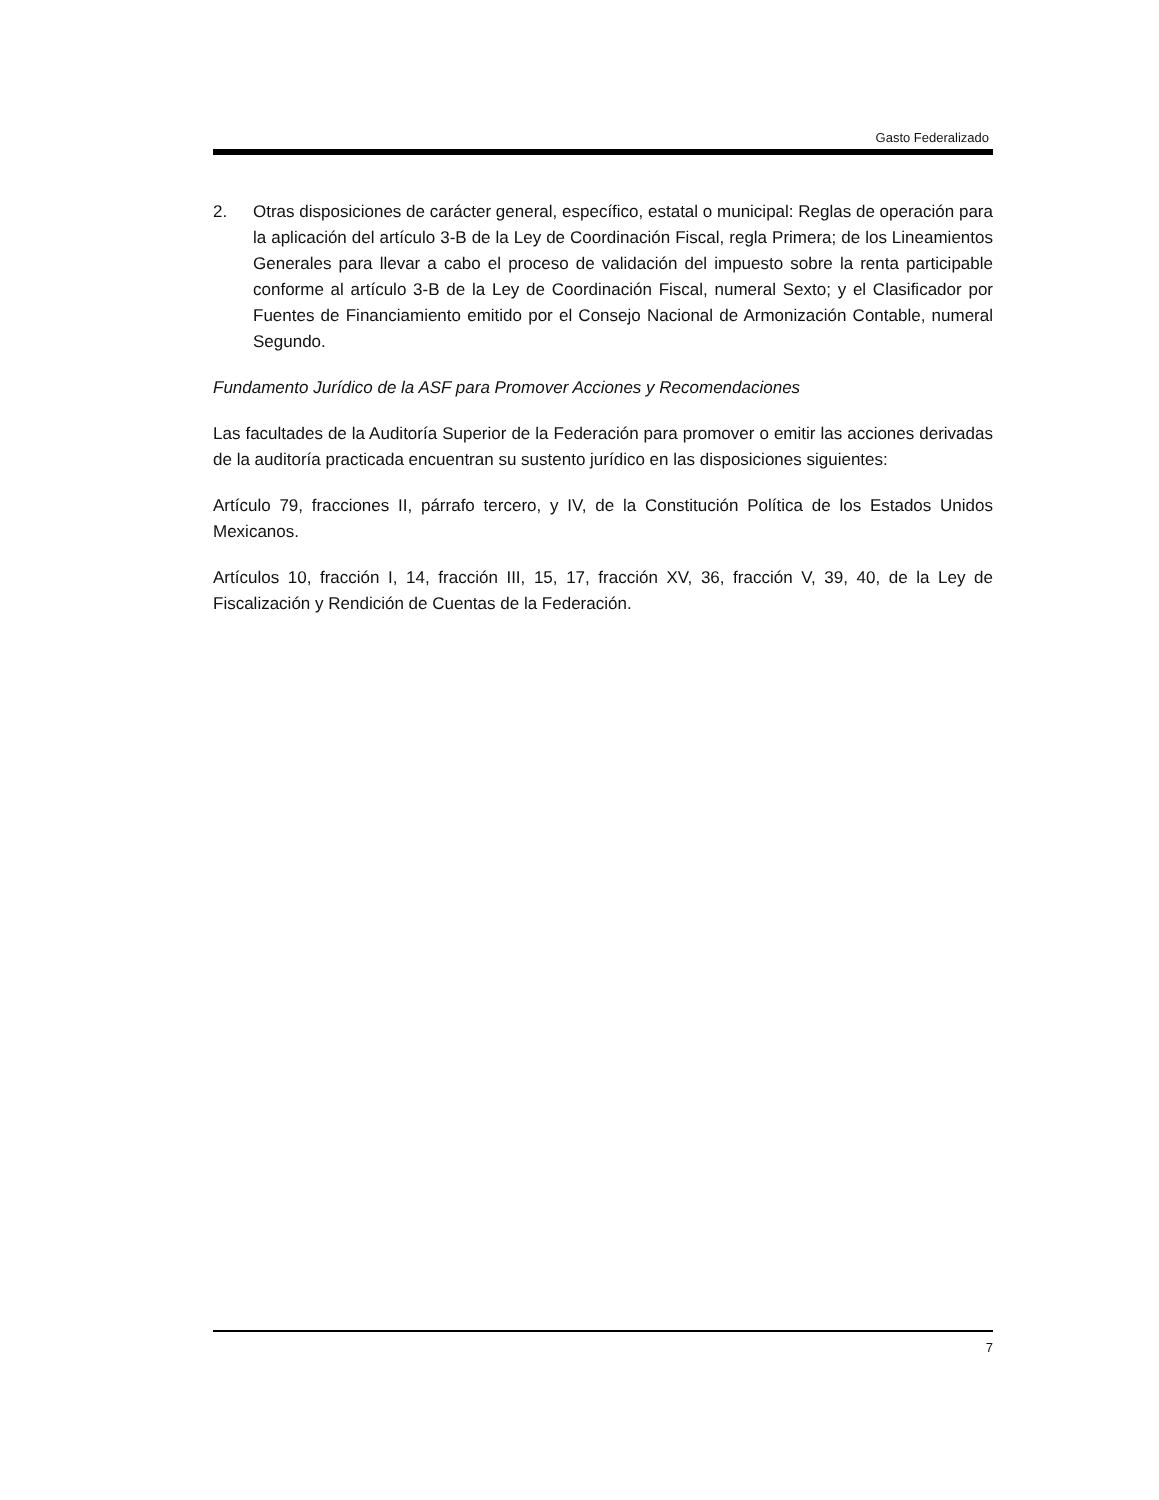Gasto Federalizado
2. Otras disposiciones de carácter general, específico, estatal o municipal: Reglas de operación para la aplicación del artículo 3-B de la Ley de Coordinación Fiscal, regla Primera; de los Lineamientos Generales para llevar a cabo el proceso de validación del impuesto sobre la renta participable conforme al artículo 3-B de la Ley de Coordinación Fiscal, numeral Sexto; y el Clasificador por Fuentes de Financiamiento emitido por el Consejo Nacional de Armonización Contable, numeral Segundo.
Fundamento Jurídico de la ASF para Promover Acciones y Recomendaciones
Las facultades de la Auditoría Superior de la Federación para promover o emitir las acciones derivadas de la auditoría practicada encuentran su sustento jurídico en las disposiciones siguientes:
Artículo 79, fracciones II, párrafo tercero, y IV, de la Constitución Política de los Estados Unidos Mexicanos.
Artículos 10, fracción I, 14, fracción III, 15, 17, fracción XV, 36, fracción V, 39, 40, de la Ley de Fiscalización y Rendición de Cuentas de la Federación.
7